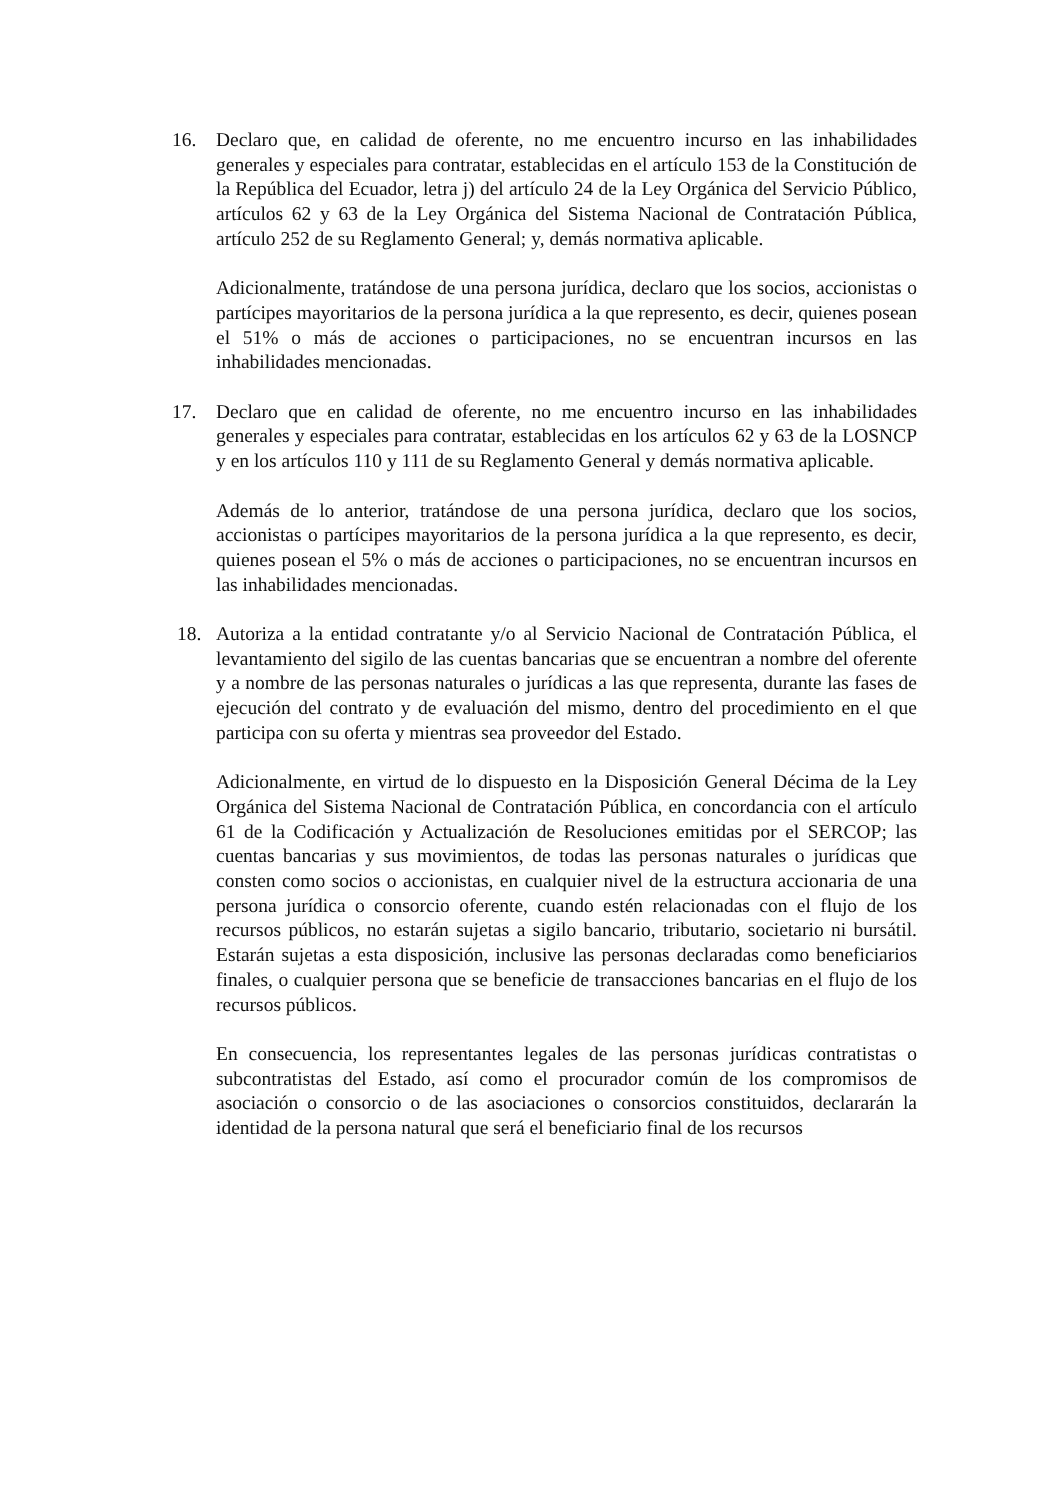16. Declaro que, en calidad de oferente, no me encuentro incurso en las inhabilidades generales y especiales para contratar, establecidas en el artículo 153 de la Constitución de la República del Ecuador, letra j) del artículo 24 de la Ley Orgánica del Servicio Público, artículos 62 y 63 de la Ley Orgánica del Sistema Nacional de Contratación Pública, artículo 252 de su Reglamento General; y, demás normativa aplicable.
Adicionalmente, tratándose de una persona jurídica, declaro que los socios, accionistas o partícipes mayoritarios de la persona jurídica a la que represento, es decir, quienes posean el 51% o más de acciones o participaciones, no se encuentran incursos en las inhabilidades mencionadas.
17. Declaro que en calidad de oferente, no me encuentro incurso en las inhabilidades generales y especiales para contratar, establecidas en los artículos 62 y 63 de la LOSNCP y en los artículos 110 y 111 de su Reglamento General y demás normativa aplicable.
Además de lo anterior, tratándose de una persona jurídica, declaro que los socios, accionistas o partícipes mayoritarios de la persona jurídica a la que represento, es decir, quienes posean el 5% o más de acciones o participaciones, no se encuentran incursos en las inhabilidades mencionadas.
18. Autoriza a la entidad contratante y/o al Servicio Nacional de Contratación Pública, el levantamiento del sigilo de las cuentas bancarias que se encuentran a nombre del oferente y a nombre de las personas naturales o jurídicas a las que representa, durante las fases de ejecución del contrato y de evaluación del mismo, dentro del procedimiento en el que participa con su oferta y mientras sea proveedor del Estado.
Adicionalmente, en virtud de lo dispuesto en la Disposición General Décima de la Ley Orgánica del Sistema Nacional de Contratación Pública, en concordancia con el artículo 61 de la Codificación y Actualización de Resoluciones emitidas por el SERCOP; las cuentas bancarias y sus movimientos, de todas las personas naturales o jurídicas que consten como socios o accionistas, en cualquier nivel de la estructura accionaria de una persona jurídica o consorcio oferente, cuando estén relacionadas con el flujo de los recursos públicos, no estarán sujetas a sigilo bancario, tributario, societario ni bursátil. Estarán sujetas a esta disposición, inclusive las personas declaradas como beneficiarios finales, o cualquier persona que se beneficie de transacciones bancarias en el flujo de los recursos públicos.
En consecuencia, los representantes legales de las personas jurídicas contratistas o subcontratistas del Estado, así como el procurador común de los compromisos de asociación o consorcio o de las asociaciones o consorcios constituidos, declararán la identidad de la persona natural que será el beneficiario final de los recursos